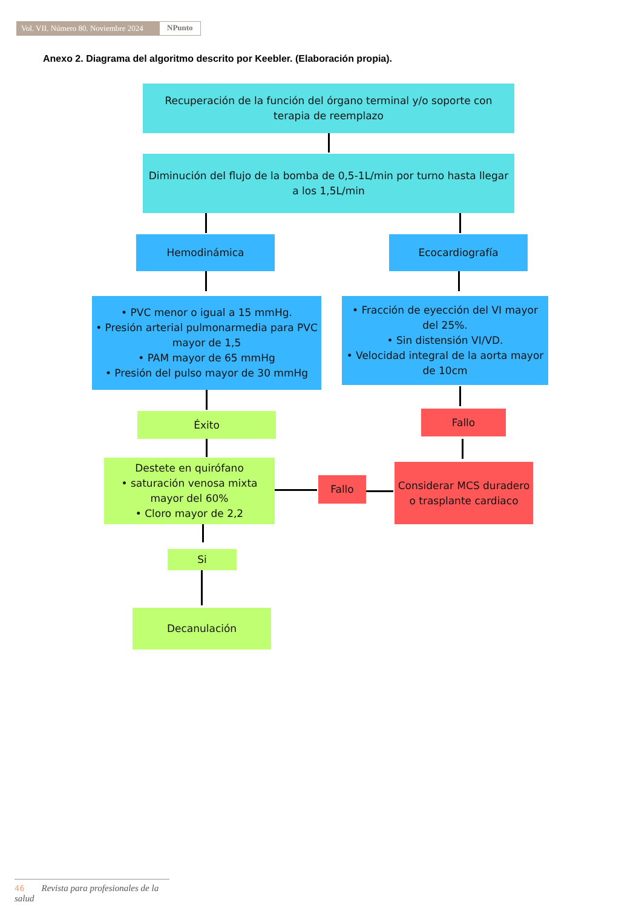Vol. VII. Número 80. Noviembre 2024
NPunto
Anexo 2. Diagrama del algoritmo descrito por Keebler. (Elaboración propia).
Recuperación de la función del órgano terminal y/o soporte con terapia de reemplazo
Diminución del flujo de la bomba de 0,5-1L/min por turno hasta llegar a los 1,5L/min
Hemodinámica Ecocardiografía
• PVC menor o igual a 15 mmHg.
• Presión arterial pulmonarmedia para PVC mayor de 1,5
• PAM mayor de 65 mmHg
• Presión del pulso mayor de 30 mmHg
• Fracción de eyección del VI mayor del 25%.
• Sin distensión VI/VD.
• Velocidad integral de la aorta mayor de 10cm
Éxito Fallo
Destete en quirófano
• saturación venosa mixta mayor del 60%
• Cloro mayor de 2,2
Fallo
Considerar MCS duradero o trasplante cardiaco
Si
Decanulación
46 Revista para profesionales de la salud